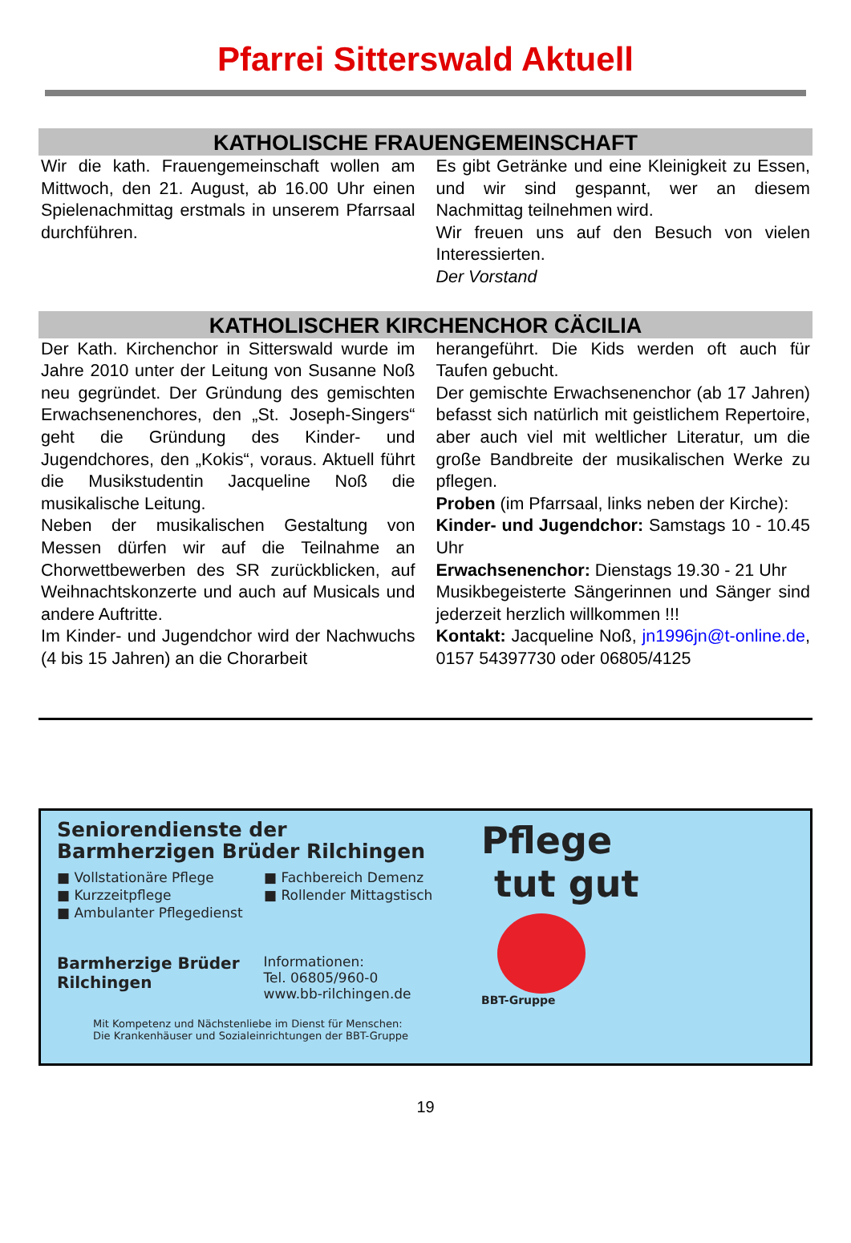Pfarrei Sitterswald Aktuell
KATHOLISCHE FRAUENGEMEINSCHAFT
Wir die kath. Frauengemeinschaft wollen am Mittwoch, den 21. August, ab 16.00 Uhr einen Spielenachmittag erstmals in unserem Pfarrsaal durchführen.
Es gibt Getränke und eine Kleinigkeit zu Essen, und wir sind gespannt, wer an diesem Nachmittag teilnehmen wird.
Wir freuen uns auf den Besuch von vielen Interessierten.
Der Vorstand
KATHOLISCHER KIRCHENCHOR CÄCILIA
Der Kath. Kirchenchor in Sitterswald wurde im Jahre 2010 unter der Leitung von Susanne Noß neu gegründet. Der Gründung des gemischten Erwachsenenchores, den „St. Joseph-Singers“ geht die Gründung des Kinder- und Jugendchores, den „Kokis“, voraus. Aktuell führt die Musikstudentin Jacqueline Noß die musikalische Leitung.
Neben der musikalischen Gestaltung von Messen dürfen wir auf die Teilnahme an Chorwettbewerben des SR zurückblicken, auf Weihnachtskonzerte und auch auf Musicals und andere Auftritte.
Im Kinder- und Jugendchor wird der Nachwuchs (4 bis 15 Jahren) an die Chorarbeit
herangeführt. Die Kids werden oft auch für Taufen gebucht.
Der gemischte Erwachsenenchor (ab 17 Jahren) befasst sich natürlich mit geistlichem Repertoire, aber auch viel mit weltlicher Literatur, um die große Bandbreite der musikalischen Werke zu pflegen.
Proben (im Pfarrsaal, links neben der Kirche):
Kinder- und Jugendchor: Samstags 10 - 10.45 Uhr
Erwachsenenchor: Dienstags 19.30 - 21 Uhr
Musikbegeisterte Sängerinnen und Sänger sind jederzeit herzlich willkommen !!!
Kontakt: Jacqueline Noß, jn1996jn@t-online.de, 0157 54397730 oder 06805/4125
Seniorendienste der
Barmherzigen Brüder Rilchingen
■ Vollstationäre Pflege
■ Kurzzeitpflege
■ Ambulanter Pflegedienst
■ Fachbereich Demenz
■ Rollender Mittagstisch
Barmherzige Brüder
Rilchingen
Informationen:
Tel. 06805/960-0
www.bb-rilchingen.de
Mit Kompetenz und Nächstenliebe im Dienst für Menschen:
Die Krankenhäuser und Sozialeinrichtungen der BBT-Gruppe
Pflege
tut gut
BBT-Gruppe
19